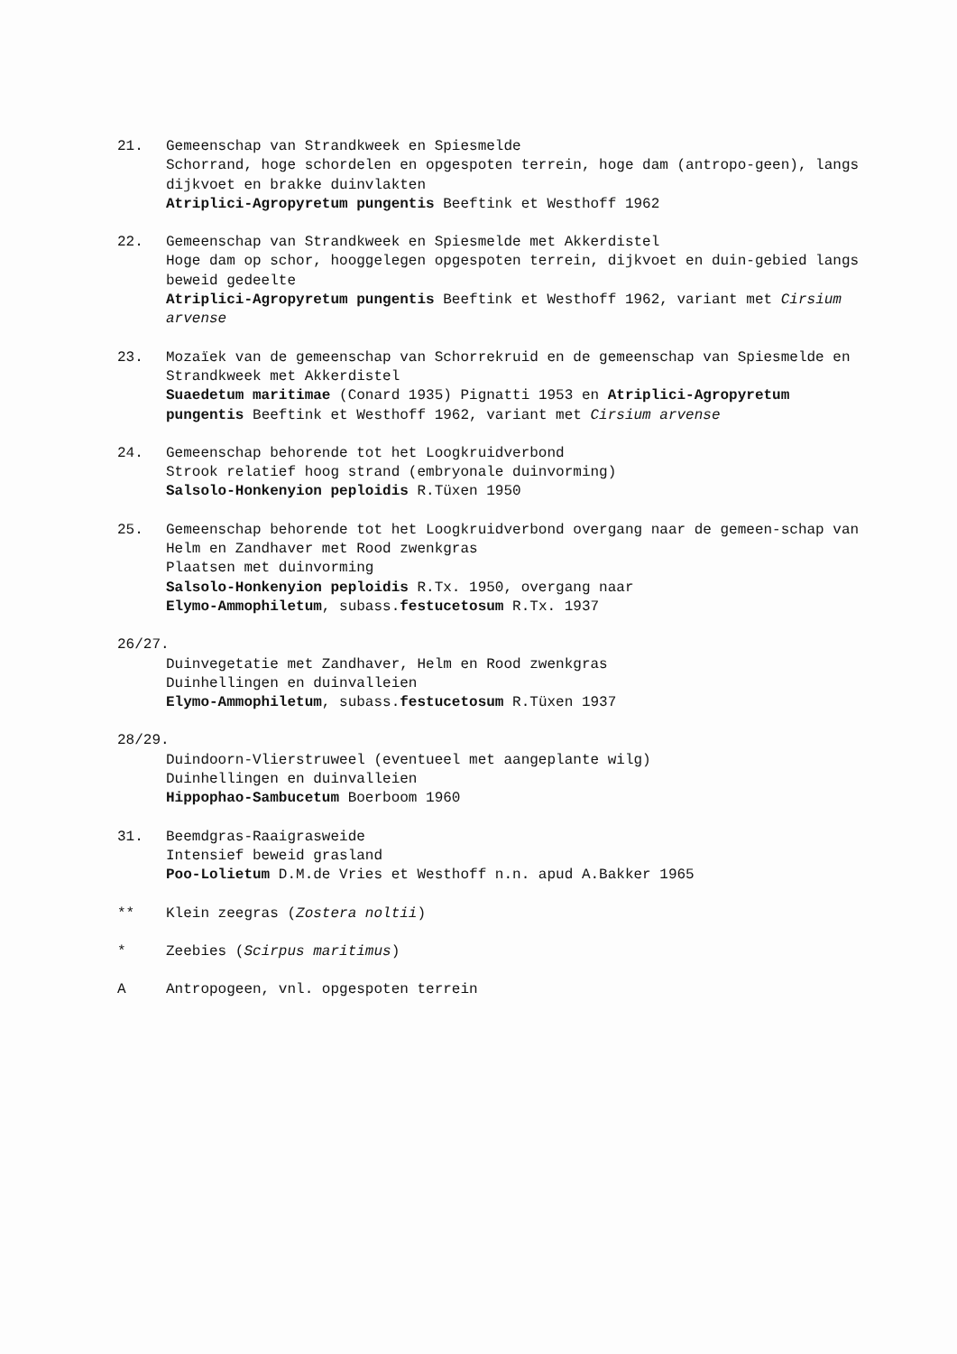21. Gemeenschap van Strandkweek en Spiesmelde
Schorrand, hoge schordelen en opgespoten terrein, hoge dam (antropo-geen), langs dijkvoet en brakke duinvlakten
Atriplici-Agropyretum pungentis Beeftink et Westhoff 1962
22. Gemeenschap van Strandkweek en Spiesmelde met Akkerdistel
Hoge dam op schor, hooggelegen opgespoten terrein, dijkvoet en duin-gebied langs beweid gedeelte
Atriplici-Agropyretum pungentis Beeftink et Westhoff 1962, variant met Cirsium arvense
23. Mozaïek van de gemeenschap van Schorrekruid en de gemeenschap van Spiesmelde en Strandkweek met Akkerdistel
Suaedetum maritimae (Conard 1935) Pignatti 1953 en Atriplici-Agropyretum pungentis Beeftink et Westhoff 1962, variant met Cirsium arvense
24. Gemeenschap behorende tot het Loogkruidverbond
Strook relatief hoog strand (embryonale duinvorming)
Salsolo-Honkenyion peploidis R.Tüxen 1950
25. Gemeenschap behorende tot het Loogkruidverbond overgang naar de gemeen-schap van Helm en Zandhaver met Rood zwenkgras
Plaatsen met duinvorming
Salsolo-Honkenyion peploidis R.Tx. 1950, overgang naar
Elymo-Ammophiletum, subass.festucetosum R.Tx. 1937
26/27.
Duinvegetatie met Zandhaver, Helm en Rood zwenkgras
Duinhellingen en duinvalleien
Elymo-Ammophiletum, subass.festucetosum R.Tüxen 1937
28/29.
Duindoorn-Vlierstruweel (eventueel met aangeplante wilg)
Duinhellingen en duinvalleien
Hippophao-Sambucetum Boerboom 1960
31. Beemdgras-Raaigrasweide
Intensief beweid grasland
Poo-Lolietum D.M.de Vries et Westhoff n.n. apud A.Bakker 1965
** Klein zeegras (Zostera noltii)
* Zeebies (Scirpus maritimus)
A Antropogeen, vnl. opgespoten terrein